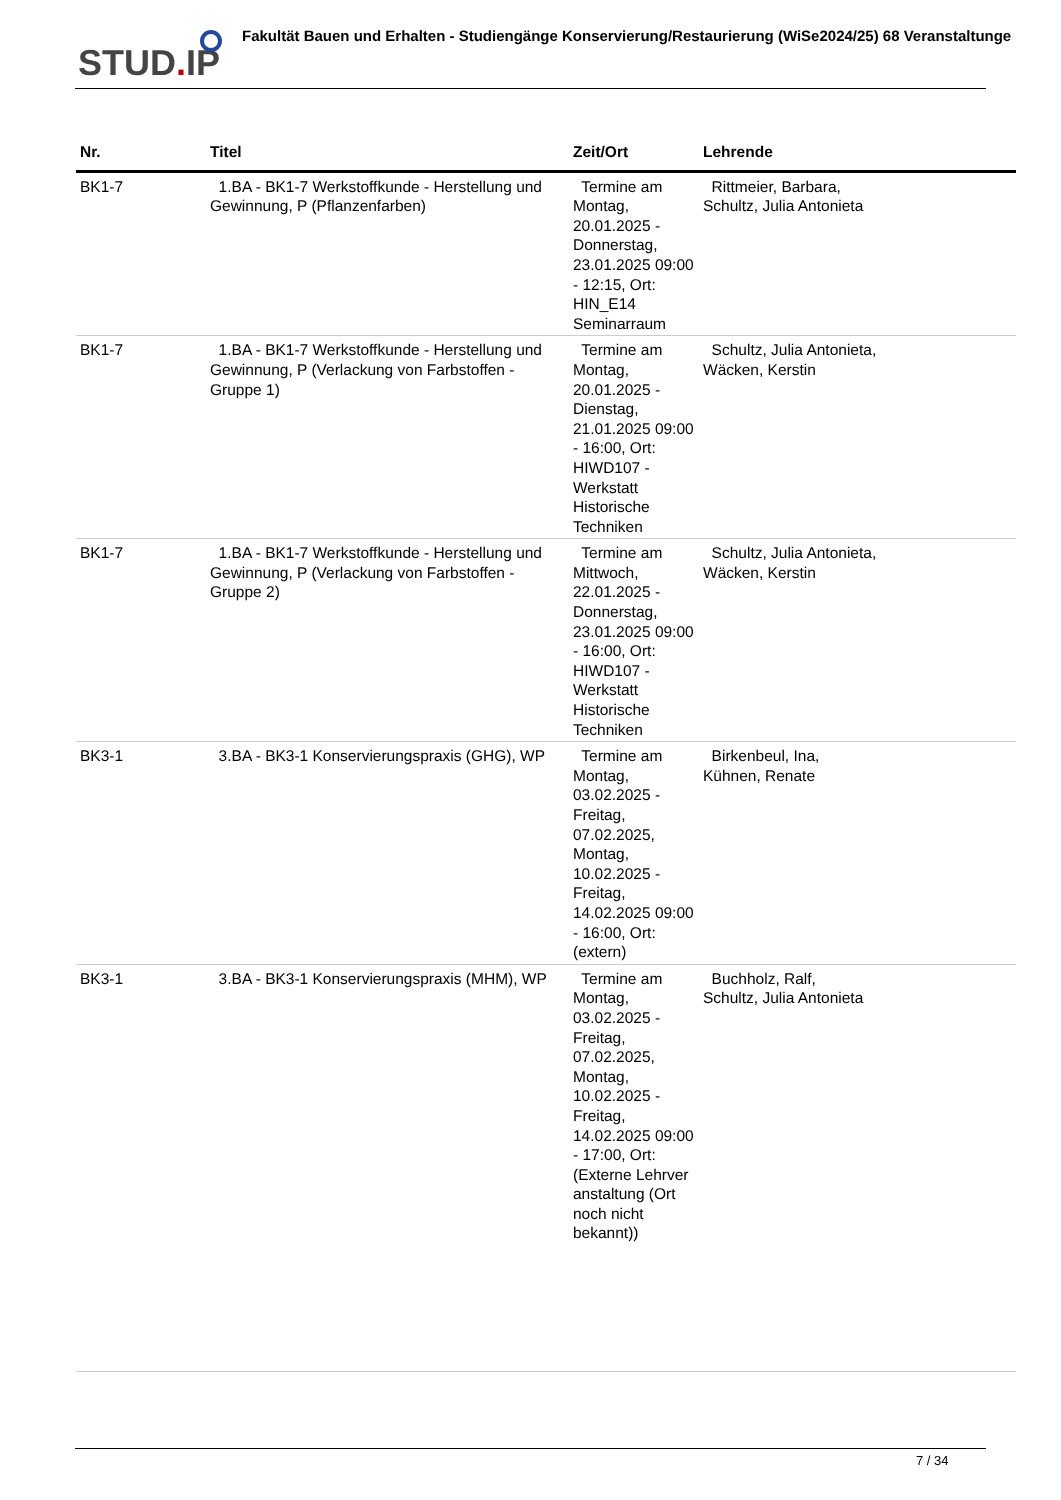STUD. IP
Fakultät Bauen und Erhalten - Studiengänge Konservierung/Restaurierung (WiSe2024/25) 68 Veranstaltunge
| Nr. | Titel | Zeit/Ort | Lehrende |
| --- | --- | --- | --- |
| BK1-7 | 1.BA - BK1-7 Werkstoffkunde - Herstellung und Gewinnung, P (Pflanzenfarben) | Termine am Montag, 20.01.2025 - Donnerstag, 23.01.2025 09:00 - 12:15, Ort: HIN_E14 Seminarraum | Rittmeier, Barbara, Schultz, Julia Antonieta |
| BK1-7 | 1.BA - BK1-7 Werkstoffkunde - Herstellung und Gewinnung, P (Verlackung von Farbstoffen - Gruppe 1) | Termine am Montag, 20.01.2025 - Dienstag, 21.01.2025 09:00 - 16:00, Ort: HIWD107 - Werkstatt Historische Techniken | Schultz, Julia Antonieta, Wäcken, Kerstin |
| BK1-7 | 1.BA - BK1-7 Werkstoffkunde - Herstellung und Gewinnung, P (Verlackung von Farbstoffen - Gruppe 2) | Termine am Mittwoch, 22.01.2025 - Donnerstag, 23.01.2025 09:00 - 16:00, Ort: HIWD107 - Werkstatt Historische Techniken | Schultz, Julia Antonieta, Wäcken, Kerstin |
| BK3-1 | 3.BA - BK3-1 Konservierungspraxis (GHG), WP | Termine am Montag, 03.02.2025 - Freitag, 07.02.2025, Montag, 10.02.2025 - Freitag, 14.02.2025 09:00 - 16:00, Ort: (extern) | Birkenbeul, Ina, Kühnen, Renate |
| BK3-1 | 3.BA - BK3-1 Konservierungspraxis (MHM), WP | Termine am Montag, 03.02.2025 - Freitag, 07.02.2025, Montag, 10.02.2025 - Freitag, 14.02.2025 09:00 - 17:00, Ort: (Externe Lehrver anstaltung (Ort noch nicht bekannt)) | Buchholz, Ralf, Schultz, Julia Antonieta |
7 / 34